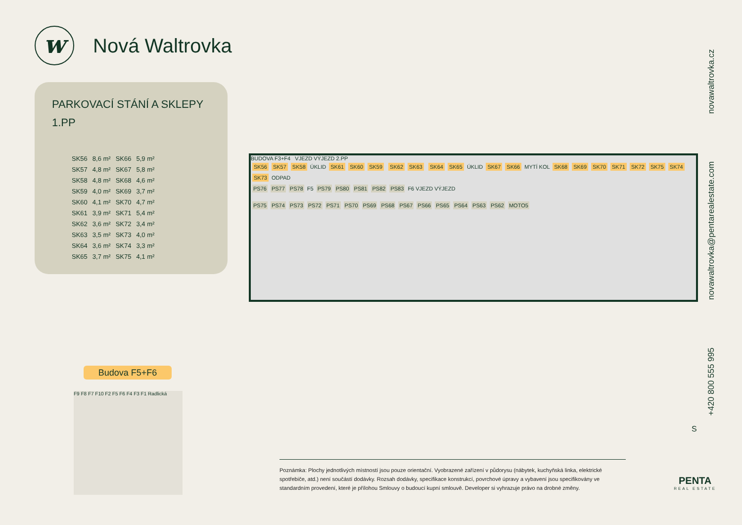w
Nová Waltrovka
PARKOVACÍ STÁNÍ A SKLEPY
1.PP
| SK56 | 8,6 m² | SK66 | 5,9 m² |
| SK57 | 4,8 m² | SK67 | 5,8 m² |
| SK58 | 4,8 m² | SK68 | 4,6 m² |
| SK59 | 4,0 m² | SK69 | 3,7 m² |
| SK60 | 4,1 m² | SK70 | 4,7 m² |
| SK61 | 3,9 m² | SK71 | 5,4 m² |
| SK62 | 3,6 m² | SK72 | 3,4 m² |
| SK63 | 3,5 m² | SK73 | 4,0 m² |
| SK64 | 3,6 m² | SK74 | 3,3 m² |
| SK65 | 3,7 m² | SK75 | 4,1 m² |
BUDOVA F3+F4 VJEZD VÝJEZD 2.PP
SK56 SK57 SK58 ÚKLID SK61 SK60 SK59 SK62 SK63 SK64 SK65 ÚKLID SK67 SK66 MYTÍ KOL SK68 SK69 SK70 SK71 SK72 SK75 SK74 SK73 ODPAD
PS76 PS77 PS78 F5 PS79 PS80 PS81 PS82 PS83 F6 VJEZD VÝJEZD
PS75 PS74 PS73 PS72 PS71 PS70 PS69 PS68 PS67 PS66 PS65 PS64 PS63 PS62 MOTO5
Budova F5+F6
F9 F8 F7 F10 F2 F5 F6 F4 F3 F1 Radlická
S
+420 800 555 995 novawaltrovka@pentarealestate.com novawaltrovka.cz
Poznámka: Plochy jednotlivých místností jsou pouze orientační. Vyobrazené zařízení v půdorysu (nábytek, kuchyňská linka, elektrické spotřebiče, atd.) není součástí dodávky. Rozsah dodávky, specifikace konstrukcí, povrchové úpravy a vybavení jsou specifikovány ve standardním provedení, které je přílohou Smlouvy o budoucí kupní smlouvě. Developer si vyhrazuje právo na drobné změny.
PENTA
REAL ESTATE